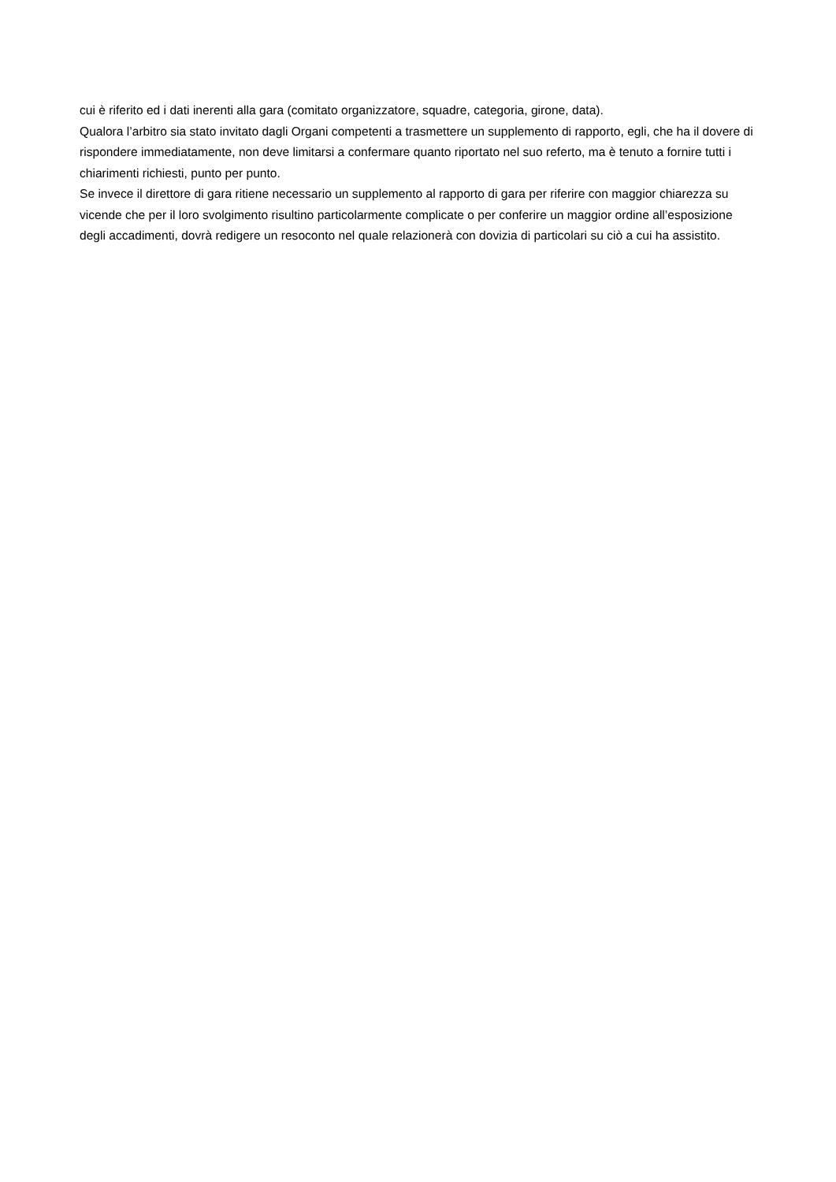cui è riferito ed i dati inerenti alla gara (comitato organizzatore, squadre, categoria, girone, data).
Qualora l’arbitro sia stato invitato dagli Organi competenti a trasmettere un supplemento di rapporto, egli, che ha il dovere di rispondere immediatamente, non deve limitarsi a confermare quanto riportato nel suo referto, ma è tenuto a fornire tutti i chiarimenti richiesti, punto per punto.
Se invece il direttore di gara ritiene necessario un supplemento al rapporto di gara per riferire con maggior chiarezza su vicende che per il loro svolgimento risultino particolarmente complicate o per conferire un maggior ordine all’esposizione degli accadimenti, dovrà redigere un resoconto nel quale relazionerà con dovizia di particolari su ciò a cui ha assistito.